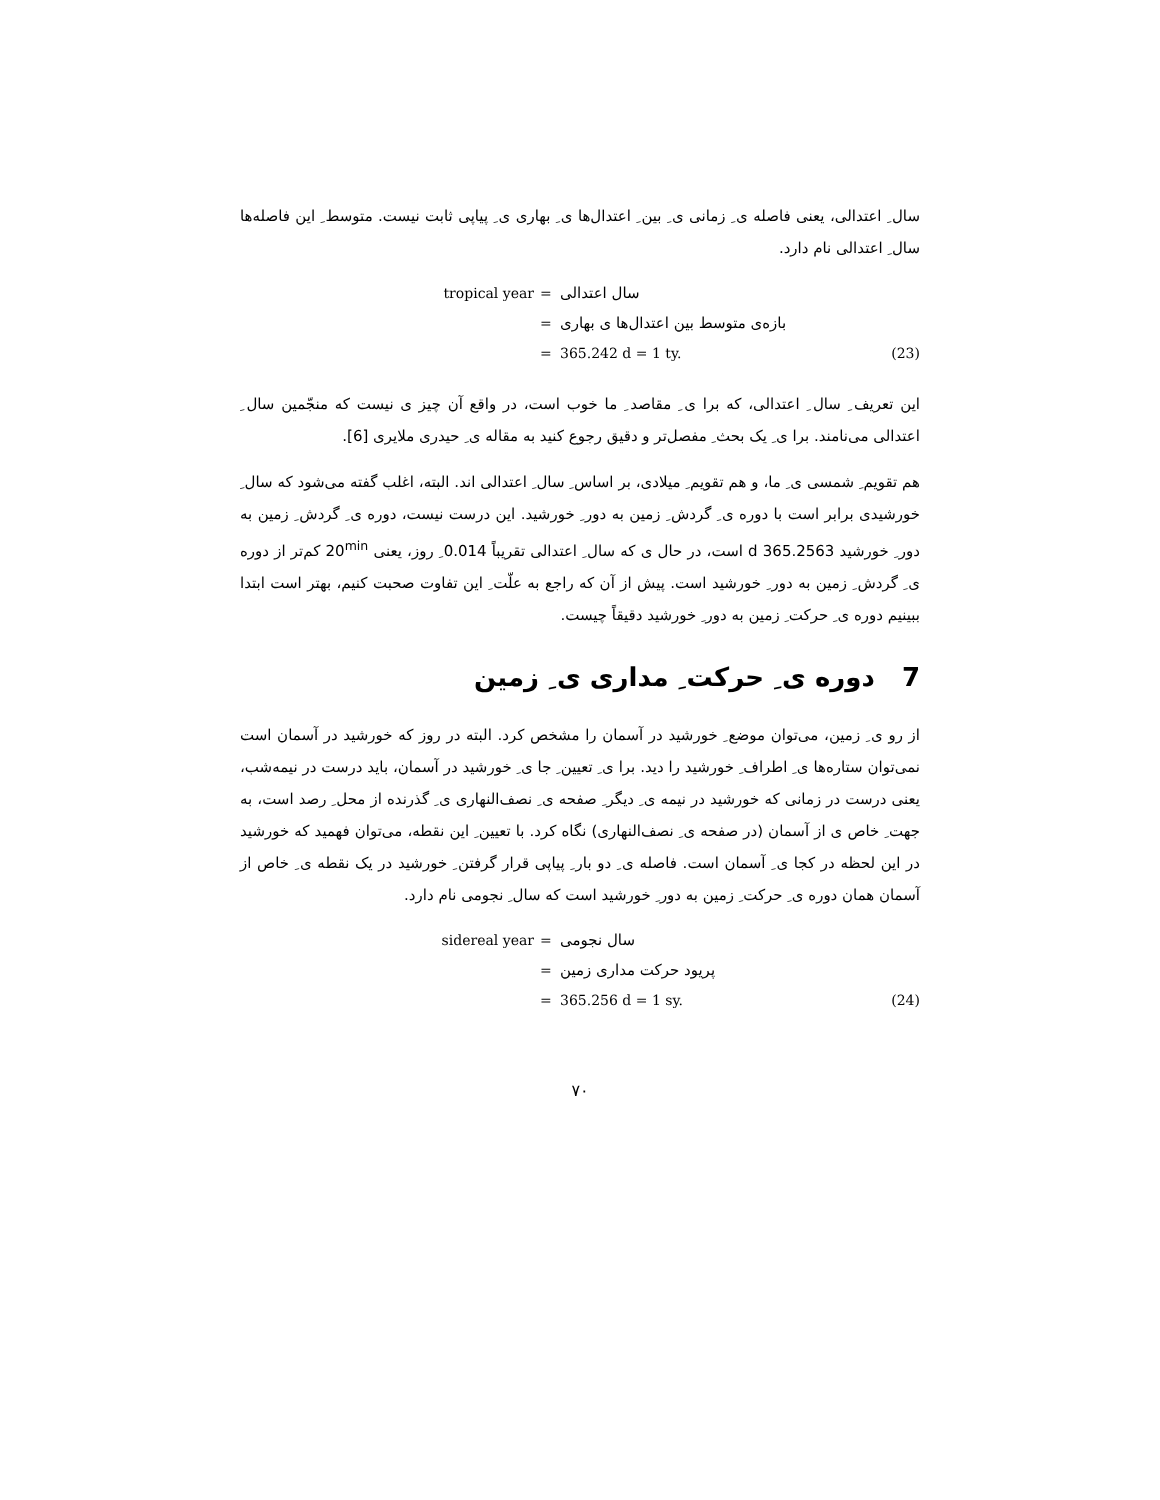سال ِ اعتدالی، یعنی فاصله ی ِ زمانی ی ِ بین ِ اعتدال‌ها ی ِ بهاری ی ِ پیاپی ثابت نیست. متوسط ِ این فاصله‌ها سال ِ اعتدالی نام دارد.
tropical year
=
سال اعتدالی
=
بازه‌ی متوسط بین اعتدال‌ها ی بهاری
=
365.242 d = 1 ty.
(23)
این تعریف ِ سال ِ اعتدالی، که برا ی ِ مقاصد ِ ما خوب است، در واقع آن چیز ی نیست که منجّمین سال ِ اعتدالی می‌نامند. برا ی ِ یک بحث ِ مفصل‌تر و دقیق رجوع کنید به مقاله ی ِ حیدری ملایری [6].
هم تقویم ِ شمسی ی ِ ما، و هم تقویم ِ میلادی، بر اساس ِ سال ِ اعتدالی اند. البته، اغلب گفته می‌شود که سال ِ خورشیدی برابر است با دوره ی ِ گردش ِ زمین به دور ِ خورشید. این درست نیست، دوره ی ِ گردش ِ زمین به دور ِ خورشید 365.2563 d است، در حال ی که سال ِ اعتدالی تقریباً 0.014 ِ روز، یعنی 20<sup>min</sup> کم‌تر از دوره ی ِ گردش ِ زمین به دور ِ خورشید است. پیش از آن که راجع به علّت ِ این تفاوت صحبت کنیم، بهتر است ابتدا ببینیم دوره ی ِ حرکت ِ زمین به دور ِ خورشید دقیقاً چیست.
7 دوره ی ِ حرکت ِ مداری ی ِ زمین
از رو ی ِ زمین، می‌توان موضع ِ خورشید در آسمان را مشخص کرد. البته در روز که خورشید در آسمان است نمی‌توان ستاره‌ها ی ِ اطراف ِ خورشید را دید. برا ی ِ تعیین ِ جا ی ِ خورشید در آسمان، باید درست در نیمه‌شب، یعنی درست در زمانی که خورشید در نیمه ی ِ دیگر ِ صفحه ی ِ نصف‌النهاری ی ِ گذرنده از محل ِ رصد است، به جهت ِ خاص ی از آسمان (در صفحه ی ِ نصف‌النهاری) نگاه کرد. با تعیین ِ این نقطه، می‌توان فهمید که خورشید در این لحظه در کجا ی ِ آسمان است. فاصله ی ِ دو بار ِ پیاپی قرار گرفتن ِ خورشید در یک نقطه ی ِ خاص از آسمان همان دوره ی ِ حرکت ِ زمین به دور ِ خورشید است که سال ِ نجومی نام دارد.
sidereal year
=
سال نجومی
=
پریود حرکت مداری زمین
=
365.256 d = 1 sy.
(24)
۷۰